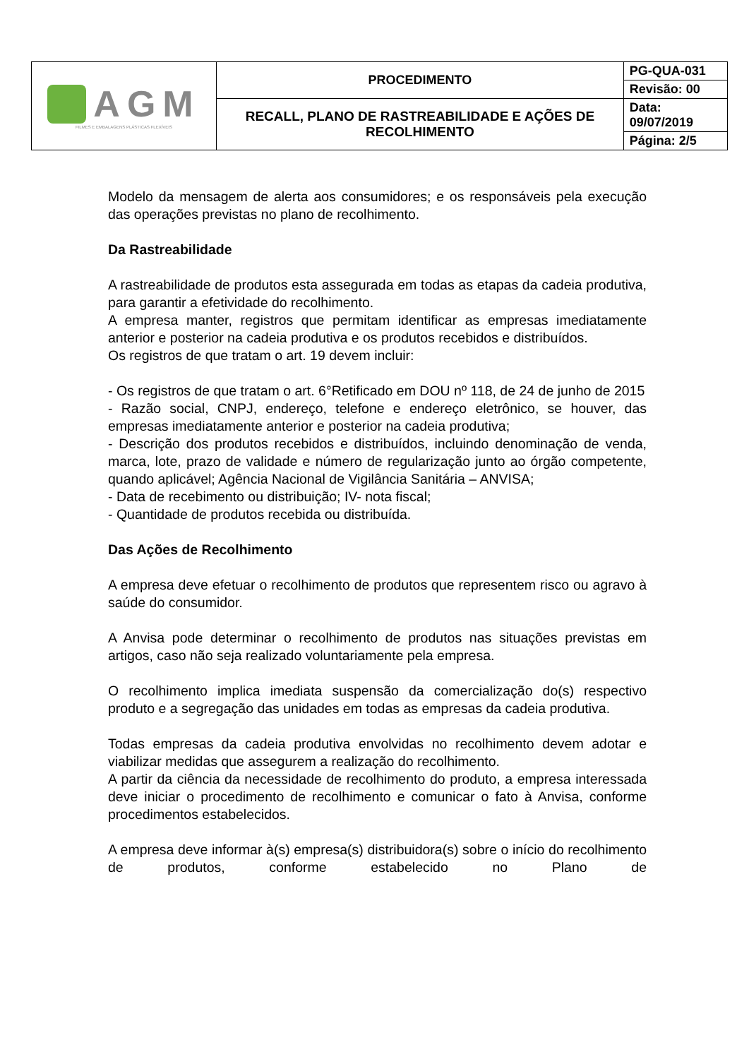| AGM FILMES E EMBALAGENS PLÁSTICAS FLEXÍVEIS | PROCEDIMENTO | PG-QUA-031 |
| | | Revisão: 00 |
| | RECALL, PLANO DE RASTREABILIDADE E AÇÕES DE RECOLHIMENTO | Data: 09/07/2019 |
| | | Página: 2/5 |
Modelo da mensagem de alerta aos consumidores; e os responsáveis pela execução das operações previstas no plano de recolhimento.
Da Rastreabilidade
A rastreabilidade de produtos esta assegurada em todas as etapas da cadeia produtiva, para garantir a efetividade do recolhimento.
A empresa manter, registros que permitam identificar as empresas imediatamente anterior e posterior na cadeia produtiva e os produtos recebidos e distribuídos.
Os registros de que tratam o art. 19 devem incluir:
- Os registros de que tratam o art. 6°Retificado em DOU nº 118, de 24 de junho de 2015
- Razão social, CNPJ, endereço, telefone e endereço eletrônico, se houver, das empresas imediatamente anterior e posterior na cadeia produtiva;
- Descrição dos produtos recebidos e distribuídos, incluindo denominação de venda, marca, lote, prazo de validade e número de regularização junto ao órgão competente, quando aplicável; Agência Nacional de Vigilância Sanitária – ANVISA;
- Data de recebimento ou distribuição; IV- nota fiscal;
- Quantidade de produtos recebida ou distribuída.
Das Ações de Recolhimento
A empresa deve efetuar o recolhimento de produtos que representem risco ou agravo à saúde do consumidor.
A Anvisa pode determinar o recolhimento de produtos nas situações previstas em artigos, caso não seja realizado voluntariamente pela empresa.
O recolhimento implica imediata suspensão da comercialização do(s) respectivo produto e a segregação das unidades em todas as empresas da cadeia produtiva.
Todas empresas da cadeia produtiva envolvidas no recolhimento devem adotar e viabilizar medidas que assegurem a realização do recolhimento.
A partir da ciência da necessidade de recolhimento do produto, a empresa interessada deve iniciar o procedimento de recolhimento e comunicar o fato à Anvisa, conforme procedimentos estabelecidos.
A empresa deve informar à(s) empresa(s) distribuidora(s) sobre o início do recolhimento de produtos, conforme estabelecido no Plano de